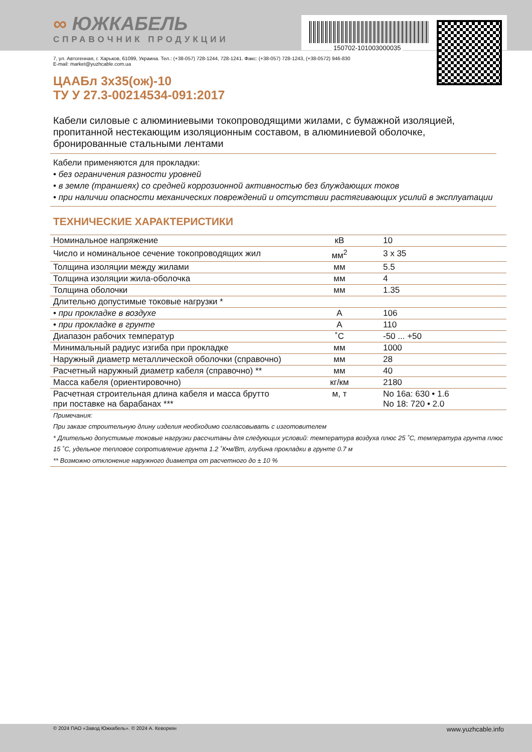150702-101003000035
∞ ЮЖКАБЕЛЬ
СПРАВОЧНИК ПРОДУКЦИИ
7, ул. Автогенная, г. Харьков, 61099, Украина. Тел.: (+38-057) 728-1244, 728-1241. Факс: (+38-057) 728-1243, (+38-0572) 946-830
E-mail: market@yuzhcable.com.ua
ЦААБл 3х35(ож)-10
ТУ У 27.3-00214534-091:2017
Кабели силовые с алюминиевыми токопроводящими жилами, с бумажной изоляцией, пропитанной нестекающим изоляционным составом, в алюминиевой оболочке, бронированные стальными лентами
Кабели применяются для прокладки:
• без ограничения разности уровней
• в земле (траншеях) со средней коррозионной активностью без блуждающих токов
• при наличии опасности механических повреждений и отсутствии растягивающих усилий в эксплуатации
ТЕХНИЧЕСКИЕ ХАРАКТЕРИСТИКИ
| Номинальное напряжение | кВ | 10 |
| Число и номинальное сечение токопроводящих жил | мм<sup>2</sup> | 3 x 35 |
| Толщина изоляции между жилами | мм | 5.5 |
| Толщина изоляции жила-оболочка | мм | 4 |
| Толщина оболочки | мм | 1.35 |
| Длительно допустимые токовые нагрузки * | | |
| • при прокладке в воздухе | А | 106 |
| • при прокладке в грунте | А | 110 |
| Диапазон рабочих температур | ˚С | -50 ... +50 |
| Минимальный радиус изгиба при прокладке | мм | 1000 |
| Наружный диаметр металлической оболочки (справочно) | мм | 28 |
| Расчетный наружный диаметр кабеля (справочно) ** | мм | 40 |
| Масса кабеля (ориентировочно) | кг/км | 2180 |
| Расчетная строительная длина кабеля и масса брутто при поставке на барабанах *** | м, т | No 16а: 630 • 1.6 No 18: 720 • 2.0 |
Примечания:
При заказе строительную длину изделия необходимо согласовывать с изготовителем
* Длительно допустимые токовые нагрузки рассчитаны для следующих условий: температура воздуха плюс 25 ˚С, температура грунта плюс 15 ˚С, удельное тепловое сопротивление грунта 1.2 ˚К•м/Вт, глубина прокладки в грунте 0.7 м
** Возможно отклонение наружного диаметра от расчетного до ± 10 %
© 2024 ПАО «Завод Южкабель». © 2024 А. Кеворкян www.yuzhcable.info